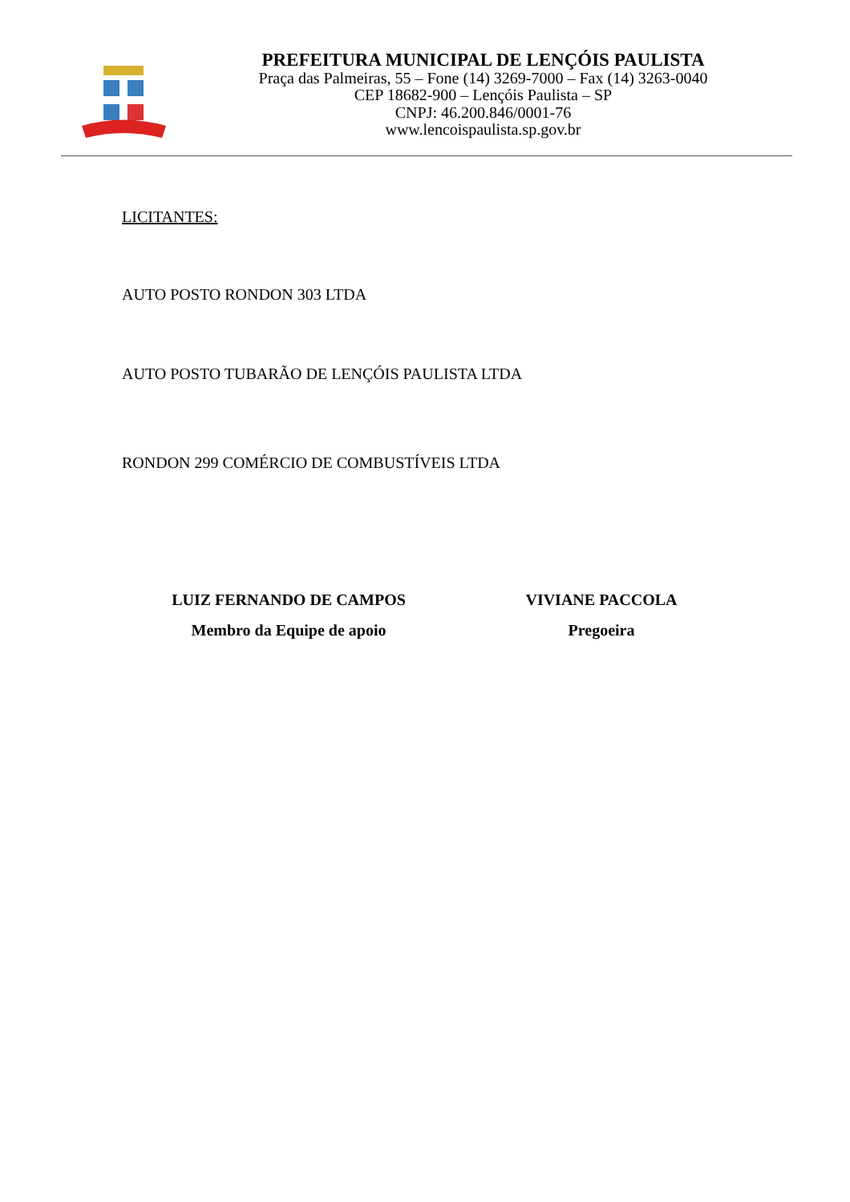PREFEITURA MUNICIPAL DE LENÇÓIS PAULISTA
Praça das Palmeiras, 55 – Fone (14) 3269-7000 – Fax (14) 3263-0040
CEP 18682-900 – Lençóis Paulista – SP
CNPJ: 46.200.846/0001-76
www.lencoispaulista.sp.gov.br
LICITANTES:
AUTO POSTO RONDON 303 LTDA
AUTO POSTO TUBARÃO DE LENÇÓIS PAULISTA LTDA
RONDON 299 COMÉRCIO DE COMBUSTÍVEIS LTDA
LUIZ FERNANDO DE CAMPOS
Membro da Equipe de apoio
VIVIANE PACCOLA
Pregoeira